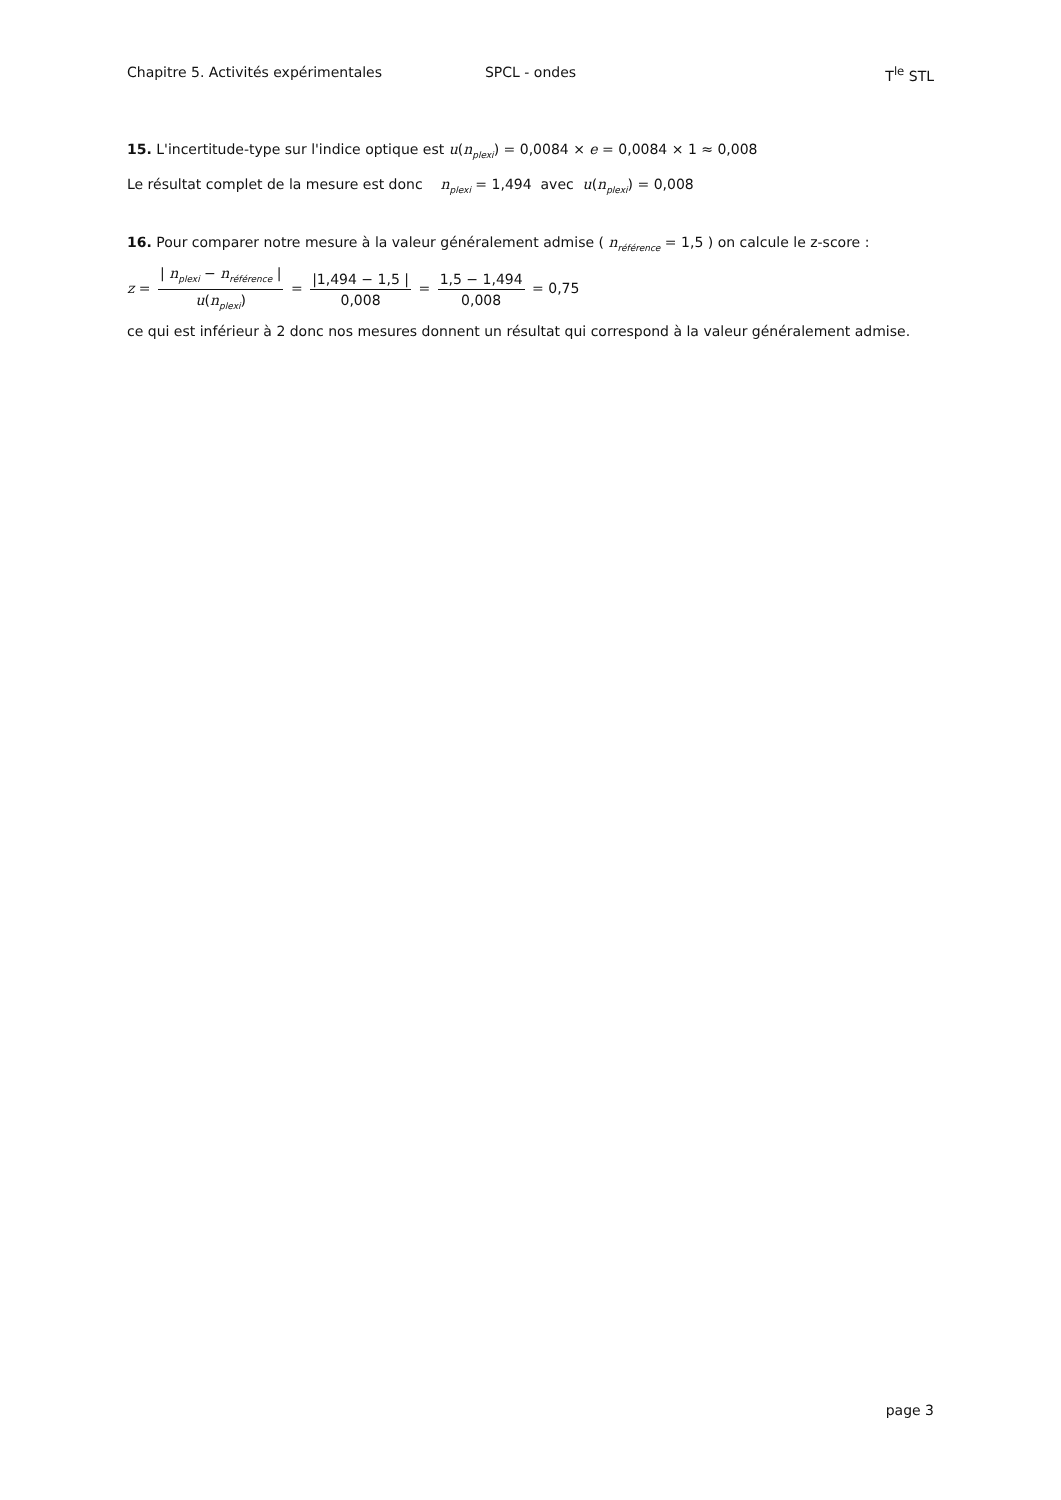Chapitre 5. Activités expérimentales SPCL - ondes T<sup>le</sup> STL
15. L'incertitude-type sur l'indice optique est u(n<sub>plexi</sub>) = 0,0084 × e = 0,0084 × 1 ≈ 0,008
Le résultat complet de la mesure est donc n<sub>plexi</sub> = 1,494 avec u(n<sub>plexi</sub>) = 0,008
16. Pour comparer notre mesure à la valeur généralement admise ( n<sub>référence</sub> = 1,5 ) on calcule le z-score :
z = | n<sub>plexi</sub> − n<sub>référence</sub> | u(n<sub>plexi</sub>) = |1,494 − 1,5 | 0,008 = 1,5 − 1,494 0,008 = 0,75
ce qui est inférieur à 2 donc nos mesures donnent un résultat qui correspond à la valeur généralement admise.
page 3